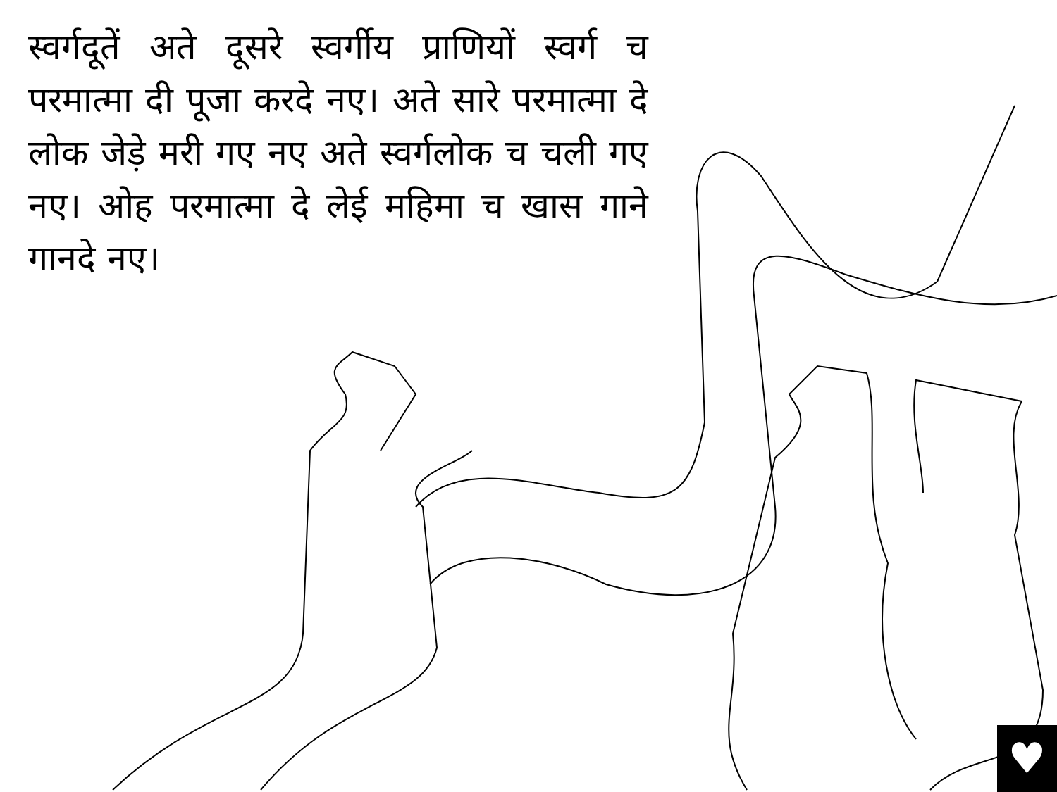स्वर्गदूतें अते दूसरे स्वर्गीय प्राणियों स्वर्ग च परमात्मा दी पूजा करदे नए। अते सारे परमात्मा दे लोक जेड़े मरी गए नए अते स्वर्गलोक च चली गए नए। ओह परमात्मा दे लेई महिमा च खास गाने गानदे नए।
♥